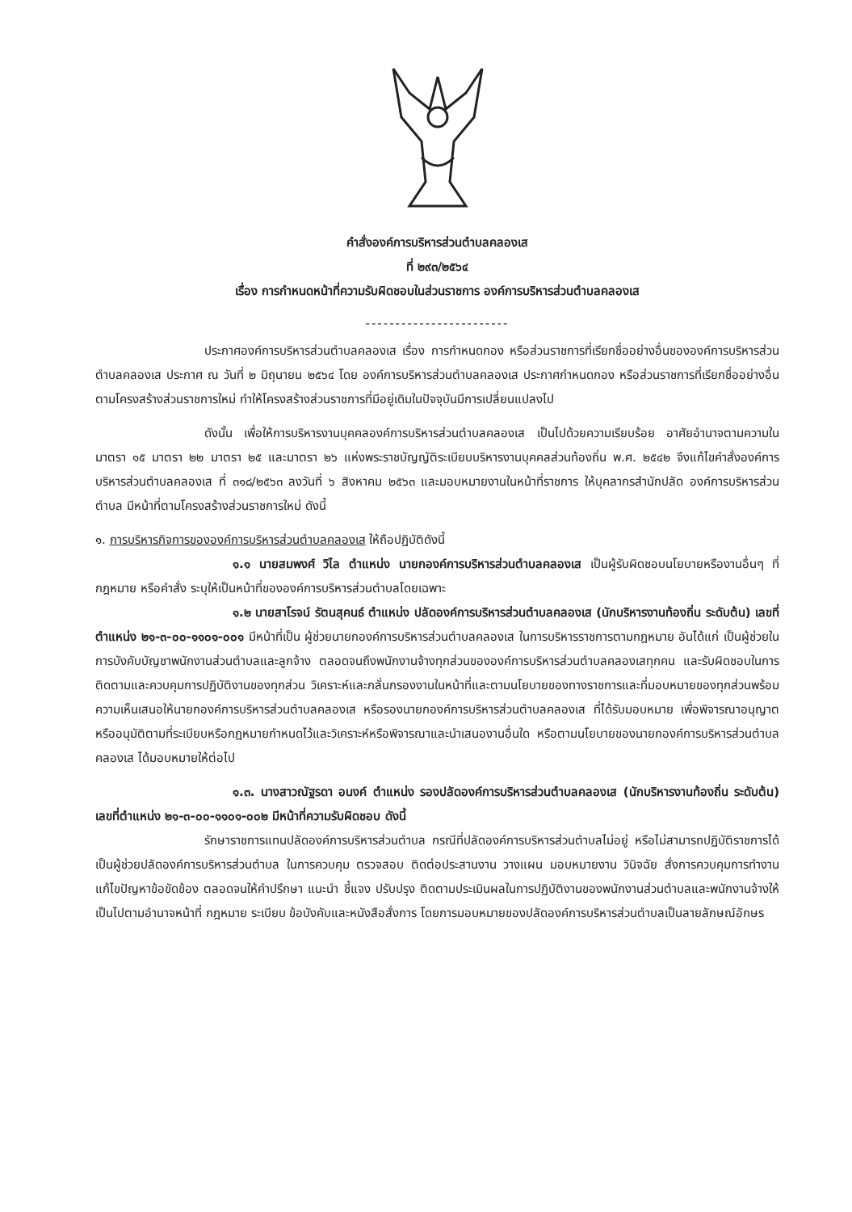คำสั่งองค์การบริหารส่วนตำบลคลองเส
ที่ ๒๙๓/๒๕๖๔
เรื่อง การกำหนดหน้าที่ความรับผิดชอบในส่วนราชการ องค์การบริหารส่วนตำบลคลองเส
------------------------
ประกาศองค์การบริหารส่วนตำบลคลองเส เรื่อง การกำหนดกอง หรือส่วนราชการที่เรียกชื่ออย่างอื่นขององค์การบริหารส่วนตำบลคลองเส ประกาศ ณ วันที่ ๒ มิถุนายน ๒๕๖๔ โดย องค์การบริหารส่วนตำบลคลองเส ประกาศกำหนดกอง หรือส่วนราชการที่เรียกชื่ออย่างอื่นตามโครงสร้างส่วนราชการใหม่ ทำให้โครงสร้างส่วนราชการที่มีอยู่เดิมในปัจจุบันมีการเปลี่ยนแปลงไป
ดังนั้น เพื่อให้การบริหารงานบุคคลองค์การบริหารส่วนตำบลคลองเส เป็นไปด้วยความเรียบร้อย อาศัยอำนาจตามความในมาตรา ๑๕ มาตรา ๒๒ มาตรา ๒๕ และมาตรา ๒๖ แห่งพระราชบัญญัติระเบียบบริหารงานบุคคลส่วนท้องถิ่น พ.ศ. ๒๕๔๒ จึงแก้ไขคำสั่งองค์การบริหารส่วนตำบลคลองเส ที่ ๓๑๘/๒๕๖๓ ลงวันที่ ๖ สิงหาคม ๒๕๖๓ และมอบหมายงานในหน้าที่ราชการ ให้บุคลากรสำนักปลัด องค์การบริหารส่วนตำบล มีหน้าที่ตามโครงสร้างส่วนราชการใหม่ ดังนี้
๑. การบริหารกิจการขององค์การบริหารส่วนตำบลคลองเส ให้ถือปฏิบัติดังนี้
๑.๑ นายสมพงศ์ วิไล ตำแหน่ง นายกองค์การบริหารส่วนตำบลคลองเส เป็นผู้รับผิดชอบนโยบายหรืองานอื่นๆ ที่กฎหมาย หรือคำสั่ง ระบุให้เป็นหน้าที่ขององค์การบริหารส่วนตำบลโดยเฉพาะ
๑.๒ นายสาโรจน์ รัตนสุคนธ์ ตำแหน่ง ปลัดองค์การบริหารส่วนตำบลคลองเส (นักบริหารงานท้องถิ่น ระดับต้น) เลขที่ตำแหน่ง ๒๑-๓-๐๐-๑๑๐๑-๐๐๑ มีหน้าที่เป็น ผู้ช่วยนายกองค์การบริหารส่วนตำบลคลองเส ในการบริหารราชการตามกฎหมาย อันได้แก่ เป็นผู้ช่วยในการบังคับบัญชาพนักงานส่วนตำบลและลูกจ้าง ตลอดจนถึงพนักงานจ้างทุกส่วนขององค์การบริหารส่วนตำบลคลองเสทุกคน และรับผิดชอบในการติดตามและควบคุมการปฏิบัติงานของทุกส่วน วิเคราะห์และกลั่นกรองงานในหน้าที่และตามนโยบายของทางราชการและที่มอบหมายของทุกส่วนพร้อมความเห็นเสนอให้นายกองค์การบริหารส่วนตำบลคลองเส หรือรองนายกองค์การบริหารส่วนตำบลคลองเส ที่ได้รับมอบหมาย เพื่อพิจารณาอนุญาตหรืออนุมัติตามที่ระเบียบหรือกฎหมายกำหนดไว้และวิเคราะห์หรือพิจารณาและนำเสนองานอื่นใด หรือตามนโยบายของนายกองค์การบริหารส่วนตำบลคลองเส ได้มอบหมายให้ต่อไป
๑.๓. นางสาวณัฐรดา อนงค์ ตำแหน่ง รองปลัดองค์การบริหารส่วนตำบลคลองเส (นักบริหารงานท้องถิ่น ระดับต้น) เลขที่ตำแหน่ง ๒๑-๓-๐๐-๑๑๐๑-๐๐๒ มีหน้าที่ความรับผิดชอบ ดังนี้
รักษาราชการแทนปลัดองค์การบริหารส่วนตำบล กรณีที่ปลัดองค์การบริหารส่วนตำบลไม่อยู่ หรือไม่สามารถปฏิบัติราชการได้ เป็นผู้ช่วยปลัดองค์การบริหารส่วนตำบล ในการควบคุม ตรวจสอบ ติดต่อประสานงาน วางแผน มอบหมายงาน วินิจฉัย สั่งการควบคุมการทำงาน แก้ไขปัญหาข้อขัดข้อง ตลอดจนให้คำปรึกษา แนะนำ ชี้แจง ปรับปรุง ติดตามประเมินผลในการปฏิบัติงานของพนักงานส่วนตำบลและพนักงานจ้างให้เป็นไปตามอำนาจหน้าที่ กฎหมาย ระเบียบ ข้อบังคับและหนังสือสั่งการ โดยการมอบหมายของปลัดองค์การบริหารส่วนตำบลเป็นลายลักษณ์อักษร